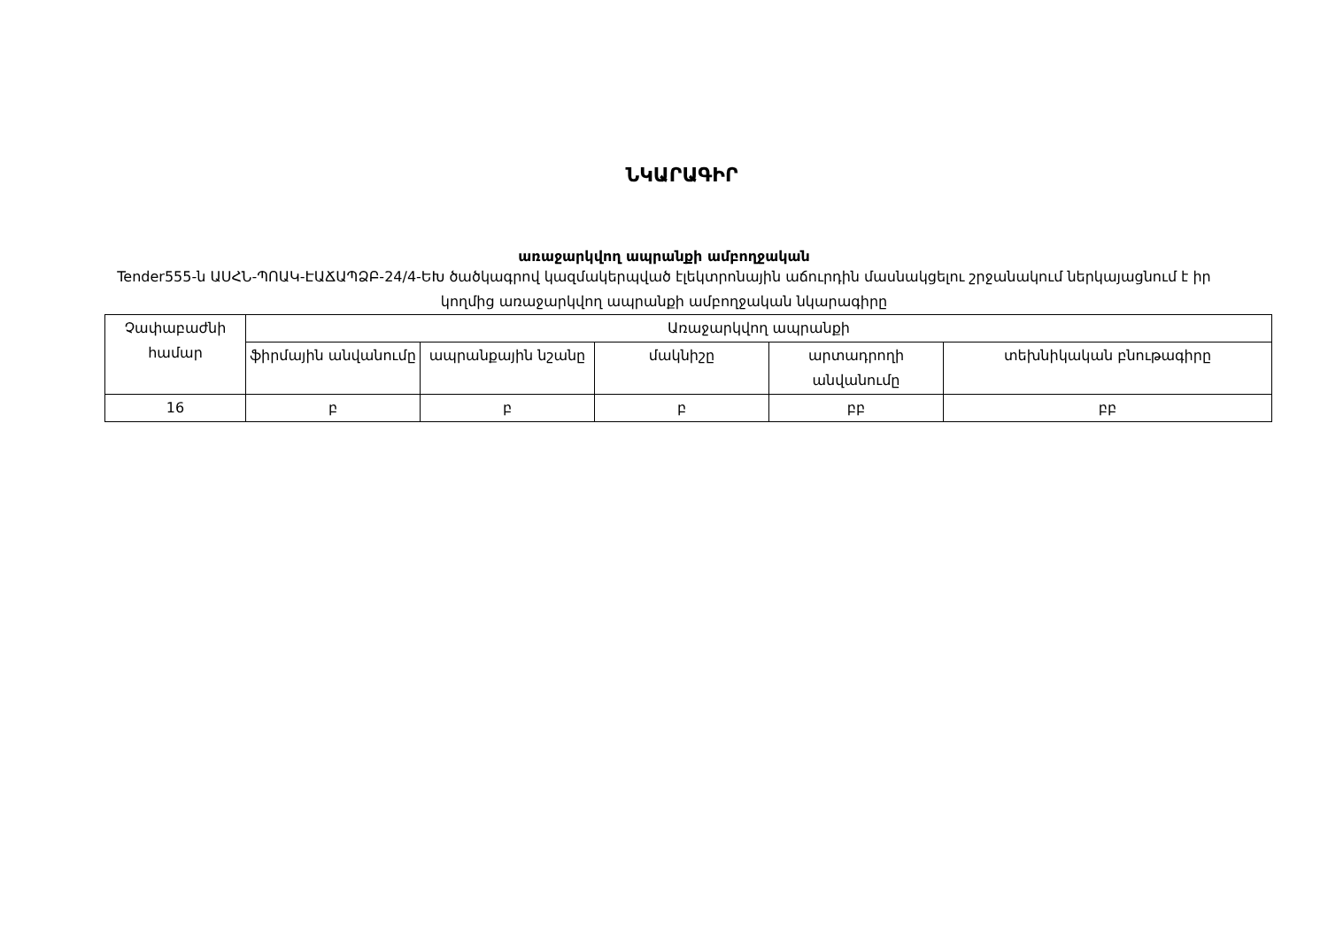ՆԿԱՐԱԳԻՐ
առաջարկվող ապրանքի ամբողջական
Tender555-ն ԱՍՀՆ-ՊՈԱԿ-ԷԱՃԱՊՁԲ-24/4-ԵԽ ծածկագրով կազմակերպված էլեկտրոնային աճուրդին մասնակցելու շրջանակում ներկայացնում է իր կողմից առաջարկվող ապրանքի ամբողջական նկարագիրը
| Չափաբաժնի համար | Առաջարկվող ապրանքի | | | | |
| --- | --- | --- | --- | --- | --- |
| | ֆիրմային անվանումը | ապրանքային նշանը | մակնիշը | արտադրողի անվանումը | տեխնիկական բնութագիրը |
| 16 | բ | բ | բ | բբ | բբ |